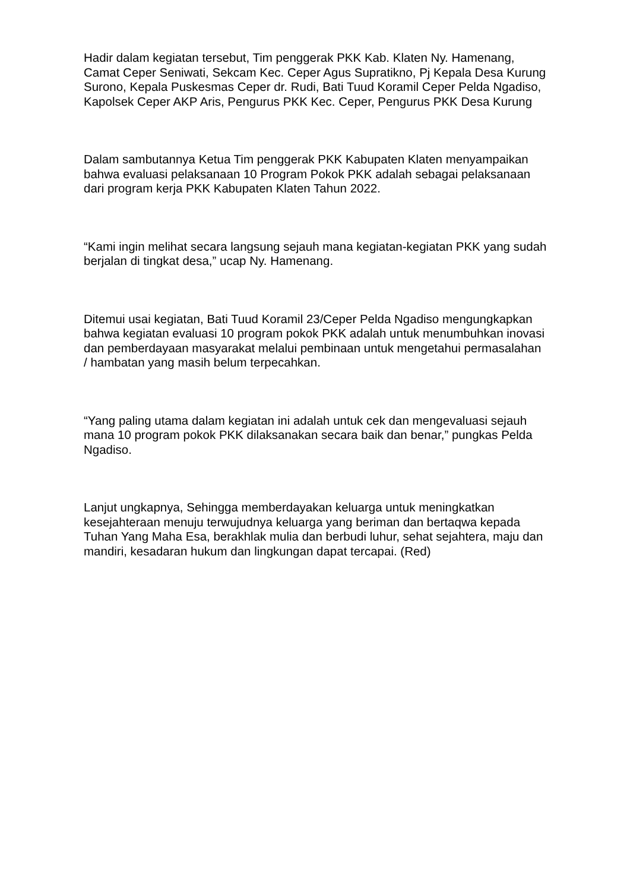Hadir dalam kegiatan tersebut, Tim penggerak PKK Kab. Klaten Ny. Hamenang, Camat Ceper Seniwati, Sekcam Kec. Ceper Agus Supratikno, Pj Kepala Desa Kurung Surono, Kepala Puskesmas Ceper dr. Rudi, Bati Tuud Koramil Ceper Pelda Ngadiso, Kapolsek Ceper AKP Aris, Pengurus PKK Kec. Ceper, Pengurus PKK Desa Kurung
Dalam sambutannya Ketua Tim penggerak PKK Kabupaten Klaten menyampaikan bahwa evaluasi pelaksanaan 10 Program Pokok PKK adalah sebagai pelaksanaan dari program kerja PKK Kabupaten Klaten Tahun 2022.
“Kami ingin melihat secara langsung sejauh mana kegiatan-kegiatan PKK yang sudah berjalan di tingkat desa,” ucap Ny. Hamenang.
Ditemui usai kegiatan, Bati Tuud Koramil 23/Ceper Pelda Ngadiso mengungkapkan bahwa kegiatan evaluasi 10 program pokok PKK adalah untuk menumbuhkan inovasi dan pemberdayaan masyarakat melalui pembinaan untuk mengetahui permasalahan / hambatan yang masih belum terpecahkan.
“Yang paling utama dalam kegiatan ini adalah untuk cek dan mengevaluasi sejauh mana 10 program pokok PKK dilaksanakan secara baik dan benar,” pungkas Pelda Ngadiso.
Lanjut ungkapnya, Sehingga memberdayakan keluarga untuk meningkatkan kesejahteraan menuju terwujudnya keluarga yang beriman dan bertaqwa kepada Tuhan Yang Maha Esa, berakhlak mulia dan berbudi luhur, sehat sejahtera, maju dan mandiri, kesadaran hukum dan lingkungan dapat tercapai. (Red)